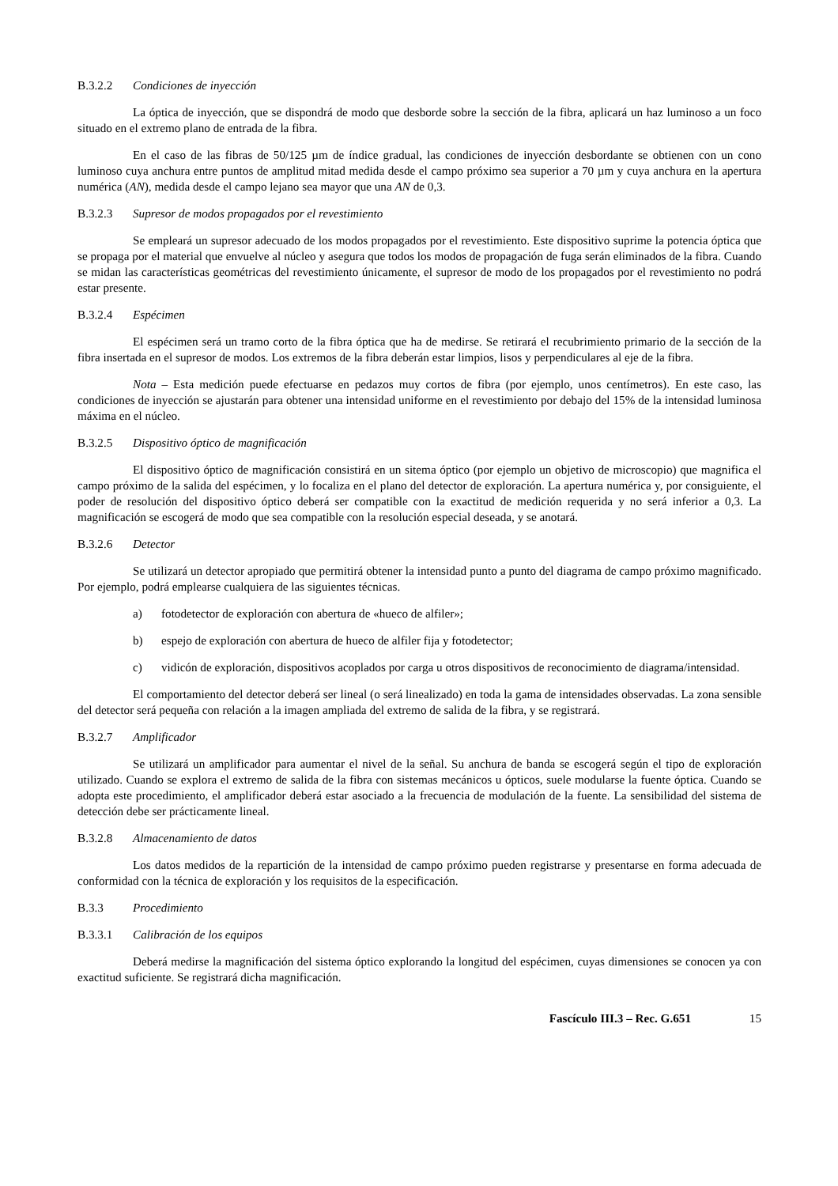B.3.2.2 Condiciones de inyección
La óptica de inyección, que se dispondrá de modo que desborde sobre la sección de la fibra, aplicará un haz luminoso a un foco situado en el extremo plano de entrada de la fibra.
En el caso de las fibras de 50/125 µm de índice gradual, las condiciones de inyección desbordante se obtienen con un cono luminoso cuya anchura entre puntos de amplitud mitad medida desde el campo próximo sea superior a 70 µm y cuya anchura en la apertura numérica (AN), medida desde el campo lejano sea mayor que una AN de 0,3.
B.3.2.3 Supresor de modos propagados por el revestimiento
Se empleará un supresor adecuado de los modos propagados por el revestimiento. Este dispositivo suprime la potencia óptica que se propaga por el material que envuelve al núcleo y asegura que todos los modos de propagación de fuga serán eliminados de la fibra. Cuando se midan las características geométricas del revestimiento únicamente, el supresor de modo de los propagados por el revestimiento no podrá estar presente.
B.3.2.4 Espécimen
El espécimen será un tramo corto de la fibra óptica que ha de medirse. Se retirará el recubrimiento primario de la sección de la fibra insertada en el supresor de modos. Los extremos de la fibra deberán estar limpios, lisos y perpendiculares al eje de la fibra.
Nota – Esta medición puede efectuarse en pedazos muy cortos de fibra (por ejemplo, unos centímetros). En este caso, las condiciones de inyección se ajustarán para obtener una intensidad uniforme en el revestimiento por debajo del 15% de la intensidad luminosa máxima en el núcleo.
B.3.2.5 Dispositivo óptico de magnificación
El dispositivo óptico de magnificación consistirá en un sitema óptico (por ejemplo un objetivo de microscopio) que magnifica el campo próximo de la salida del espécimen, y lo focaliza en el plano del detector de exploración. La apertura numérica y, por consiguiente, el poder de resolución del dispositivo óptico deberá ser compatible con la exactitud de medición requerida y no será inferior a 0,3. La magnificación se escogerá de modo que sea compatible con la resolución especial deseada, y se anotará.
B.3.2.6 Detector
Se utilizará un detector apropiado que permitirá obtener la intensidad punto a punto del diagrama de campo próximo magnificado. Por ejemplo, podrá emplearse cualquiera de las siguientes técnicas.
a) fotodetector de exploración con abertura de «hueco de alfiler»;
b) espejo de exploración con abertura de hueco de alfiler fija y fotodetector;
c) vidicón de exploración, dispositivos acoplados por carga u otros dispositivos de reconocimiento de diagrama/intensidad.
El comportamiento del detector deberá ser lineal (o será linealizado) en toda la gama de intensidades observadas. La zona sensible del detector será pequeña con relación a la imagen ampliada del extremo de salida de la fibra, y se registrará.
B.3.2.7 Amplificador
Se utilizará un amplificador para aumentar el nivel de la señal. Su anchura de banda se escogerá según el tipo de exploración utilizado. Cuando se explora el extremo de salida de la fibra con sistemas mecánicos u ópticos, suele modularse la fuente óptica. Cuando se adopta este procedimiento, el amplificador deberá estar asociado a la frecuencia de modulación de la fuente. La sensibilidad del sistema de detección debe ser prácticamente lineal.
B.3.2.8 Almacenamiento de datos
Los datos medidos de la repartición de la intensidad de campo próximo pueden registrarse y presentarse en forma adecuada de conformidad con la técnica de exploración y los requisitos de la especificación.
B.3.3 Procedimiento
B.3.3.1 Calibración de los equipos
Deberá medirse la magnificación del sistema óptico explorando la longitud del espécimen, cuyas dimensiones se conocen ya con exactitud suficiente. Se registrará dicha magnificación.
Fascículo III.3 – Rec. G.651 15